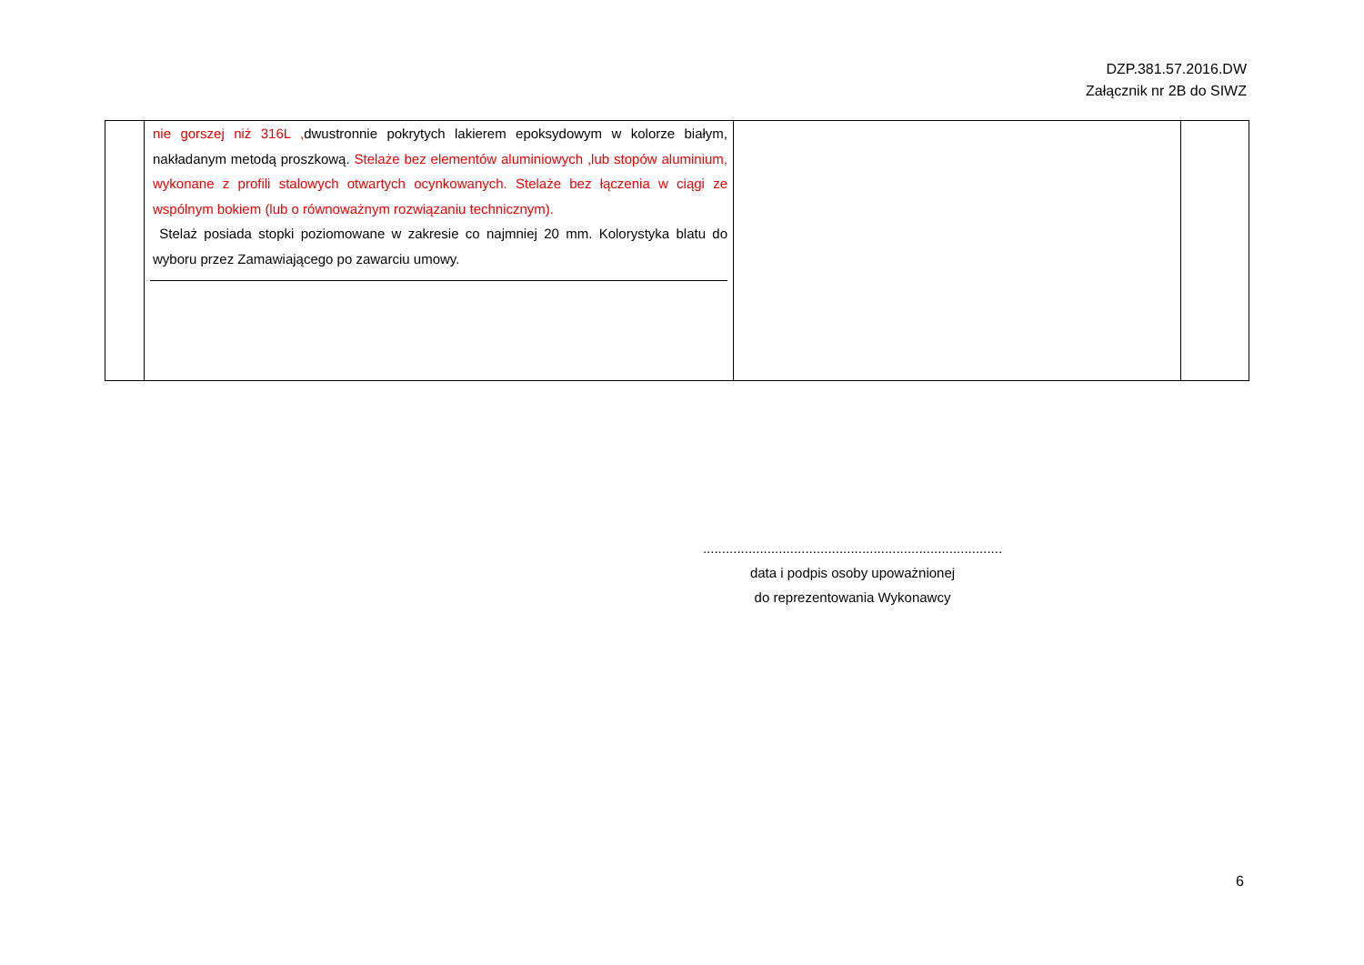DZP.381.57.2016.DW
Załącznik nr 2B do SIWZ
| | nie gorszej niż 316L , dwustronnie pokrytych lakierem epoksydowym w kolorze białym, nakładanym metodą proszkową. Stelaże bez elementów aluminiowych ,lub stopów aluminium, wykonane z profili stalowych otwartych ocynkowanych. Stelaże bez łączenia w ciągi ze wspólnym bokiem (lub o równoważnym rozwiązaniu technicznym). Stelaż posiada stopki poziomowane w zakresie co najmniej 20 mm. Kolorystyka blatu do wyboru przez Zamawiającego po zawarciu umowy. | | |
...............................................................................
data i podpis osoby upoważnionej
do reprezentowania Wykonawcy
6